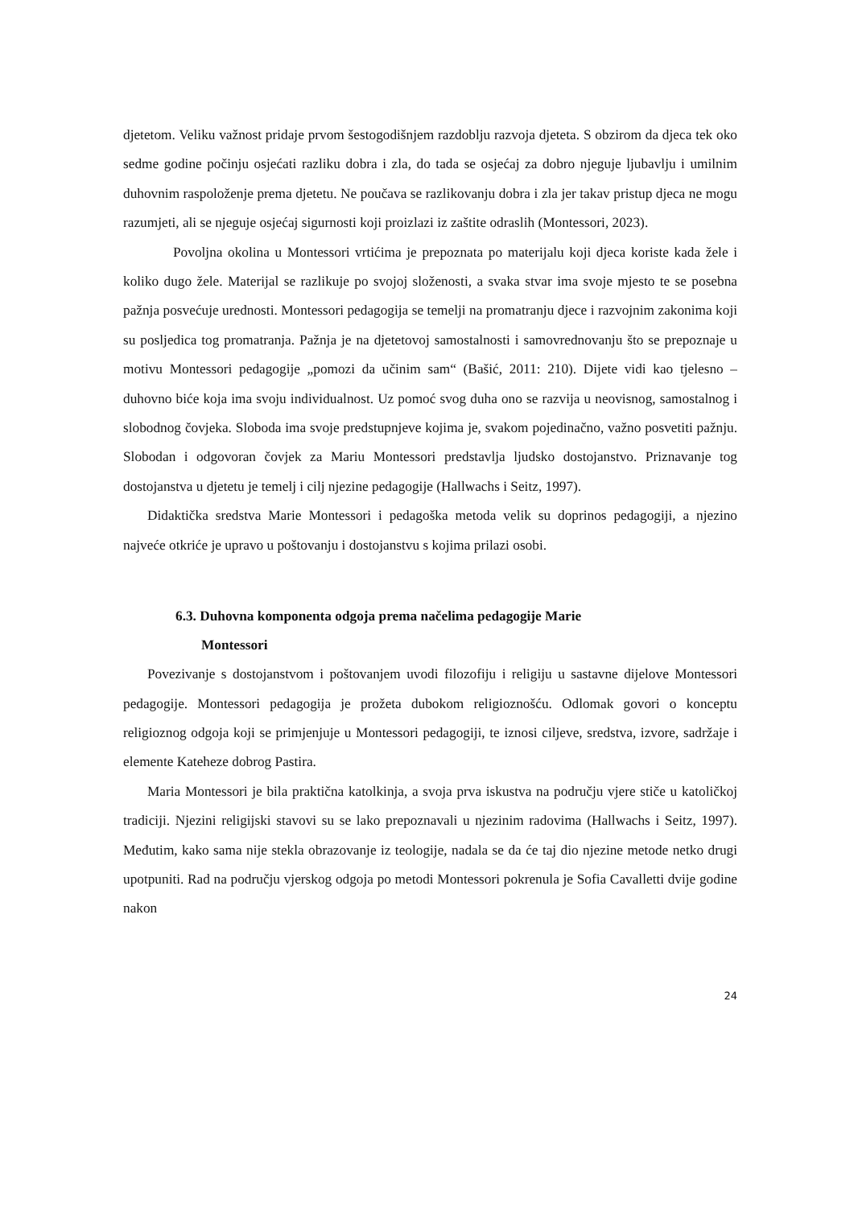djetetom. Veliku važnost pridaje prvom šestogodišnjem razdoblju razvoja djeteta. S obzirom da djeca tek oko sedme godine počinju osjećati razliku dobra i zla, do tada se osjećaj za dobro njeguje ljubavlju i umilnim duhovnim raspoloženje prema djetetu. Ne poučava se razlikovanju dobra i zla jer takav pristup djeca ne mogu razumjeti, ali se njeguje osjećaj sigurnosti koji proizlazi iz zaštite odraslih (Montessori, 2023).
Povoljna okolina u Montessori vrtićima je prepoznata po materijalu koji djeca koriste kada žele i koliko dugo žele. Materijal se razlikuje po svojoj složenosti, a svaka stvar ima svoje mjesto te se posebna pažnja posvećuje urednosti. Montessori pedagogija se temelji na promatranju djece i razvojnim zakonima koji su posljedica tog promatranja. Pažnja je na djetetovoj samostalnosti i samovrednovanju što se prepoznaje u motivu Montessori pedagogije „pomozi da učinim sam“ (Bašić, 2011: 210). Dijete vidi kao tjelesno – duhovno biće koja ima svoju individualnost. Uz pomoć svog duha ono se razvija u neovisnog, samostalnog i slobodnog čovjeka. Sloboda ima svoje predstupnjeve kojima je, svakom pojedinačno, važno posvetiti pažnju. Slobodan i odgovoran čovjek za Mariu Montessori predstavlja ljudsko dostojanstvo. Priznavanje tog dostojanstva u djetetu je temelj i cilj njezine pedagogije (Hallwachs i Seitz, 1997).
Didaktička sredstva Marie Montessori i pedagoška metoda velik su doprinos pedagogiji, a njezino najveće otkriće je upravo u poštovanju i dostojanstvu s kojima prilazi osobi.
6.3. Duhovna komponenta odgoja prema načelima pedagogije Marie
Montessori
Povezivanje s dostojanstvom i poštovanjem uvodi filozofiju i religiju u sastavne dijelove Montessori pedagogije. Montessori pedagogija je prožeta dubokom religioznošću. Odlomak govori o konceptu religioznog odgoja koji se primjenjuje u Montessori pedagogiji, te iznosi ciljeve, sredstva, izvore, sadržaje i elemente Kateheze dobrog Pastira.
Maria Montessori je bila praktična katolkinja, a svoja prva iskustva na području vjere stiče u katoličkoj tradiciji. Njezini religijski stavovi su se lako prepoznavali u njezinim radovima (Hallwachs i Seitz, 1997). Međutim, kako sama nije stekla obrazovanje iz teologije, nadala se da će taj dio njezine metode netko drugi upotpuniti. Rad na području vjerskog odgoja po metodi Montessori pokrenula je Sofia Cavalletti dvije godine nakon
24